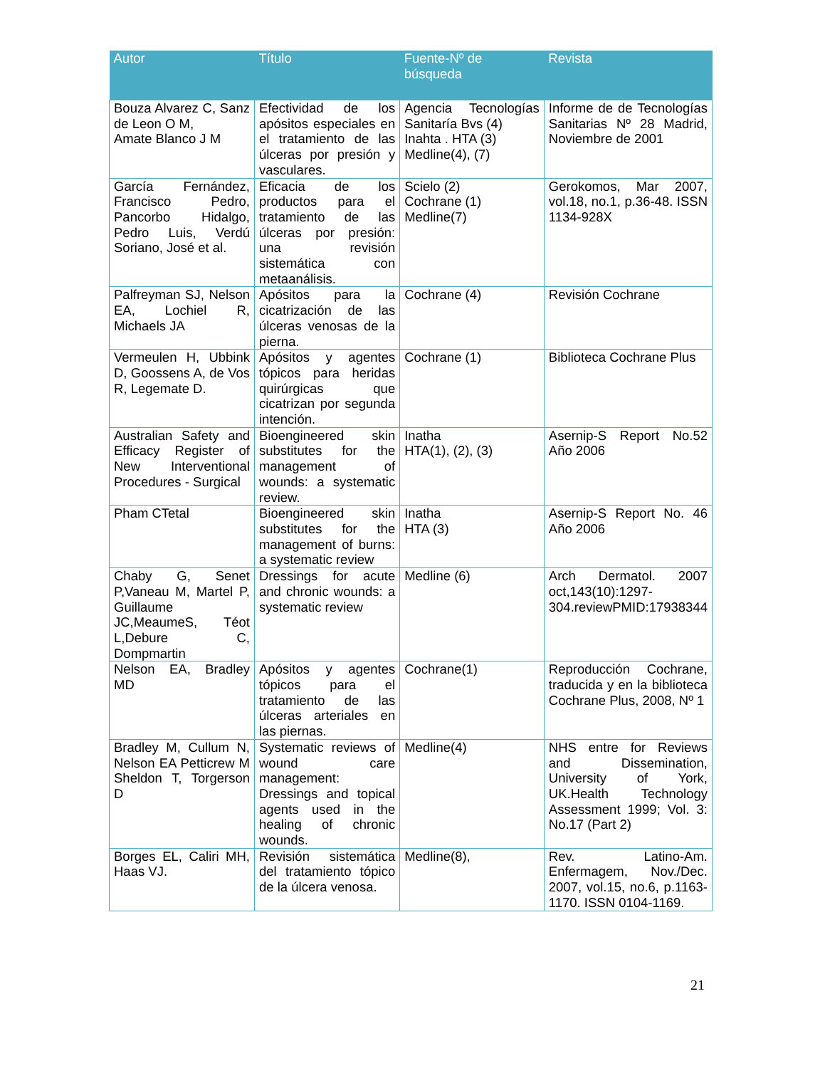| Autor | Título | Fuente-Nº de búsqueda | Revista |
| --- | --- | --- | --- |
| Bouza Alvarez C, Sanz de Leon O M, Amate Blanco J M | Efectividad de los apósitos especiales en el tratamiento de las úlceras por presión y vasculares. | Agencia Tecnologías Sanitaría Bvs (4) Inahta . HTA (3) Medline(4), (7) | Informe de de Tecnologías Sanitarias Nº 28 Madrid, Noviembre de 2001 |
| García Fernández, Francisco Pedro, Pancorbo Hidalgo, Pedro Luis, Verdú Soriano, José et al. | Eficacia de los productos para el tratamiento de las úlceras por presión: una revisión sistemática con metaanálisis. | Scielo (2) Cochrane (1) Medline(7) | Gerokomos, Mar 2007, vol.18, no.1, p.36-48. ISSN 1134-928X |
| Palfreyman SJ, Nelson EA, Lochiel R, Michaels JA | Apósitos para la cicatrización de las úlceras venosas de la pierna. | Cochrane (4) | Revisión Cochrane |
| Vermeulen H, Ubbink D, Goossens A, de Vos R, Legemate D. | Apósitos y agentes tópicos para heridas quirúrgicas que cicatrizan por segunda intención. | Cochrane (1) | Biblioteca Cochrane Plus |
| Australian Safety and Efficacy Register of New Interventional Procedures - Surgical | Bioengineered skin substitutes for the management of wounds: a systematic review. | Inatha HTA(1), (2), (3) | Asernip-S Report No.52 Año 2006 |
| Pham CTetal | Bioengineered skin substitutes for the management of burns: a systematic review | Inatha HTA (3) | Asernip-S Report No. 46 Año 2006 |
| Chaby G, Senet P,Vaneau M, Martel P, Guillaume JC,MeaumeS, Téot L,Debure C, Dompmartin | Dressings for acute and chronic wounds: a systematic review | Medline (6) | Arch Dermatol. 2007 oct,143(10):1297-304.reviewPMID:17938344 |
| Nelson EA, Bradley MD | Apósitos y agentes tópicos para el tratamiento de las úlceras arteriales en las piernas. | Cochrane(1) | Reproducción Cochrane, traducida y en la biblioteca Cochrane Plus, 2008, Nº 1 |
| Bradley M, Cullum N, Nelson EA Petticrew M Sheldon T, Torgerson D | Systematic reviews of wound care management: Dressings and topical agents used in the healing of chronic wounds. | Medline(4) | NHS entre for Reviews and Dissemination, University of York, UK.Health Technology Assessment 1999; Vol. 3: No.17 (Part 2) |
| Borges EL, Caliri MH, Haas VJ. | Revisión sistemática del tratamiento tópico de la úlcera venosa. | Medline(8), | Rev. Latino-Am. Enfermagem, Nov./Dec. 2007, vol.15, no.6, p.1163-1170. ISSN 0104-1169. |
21